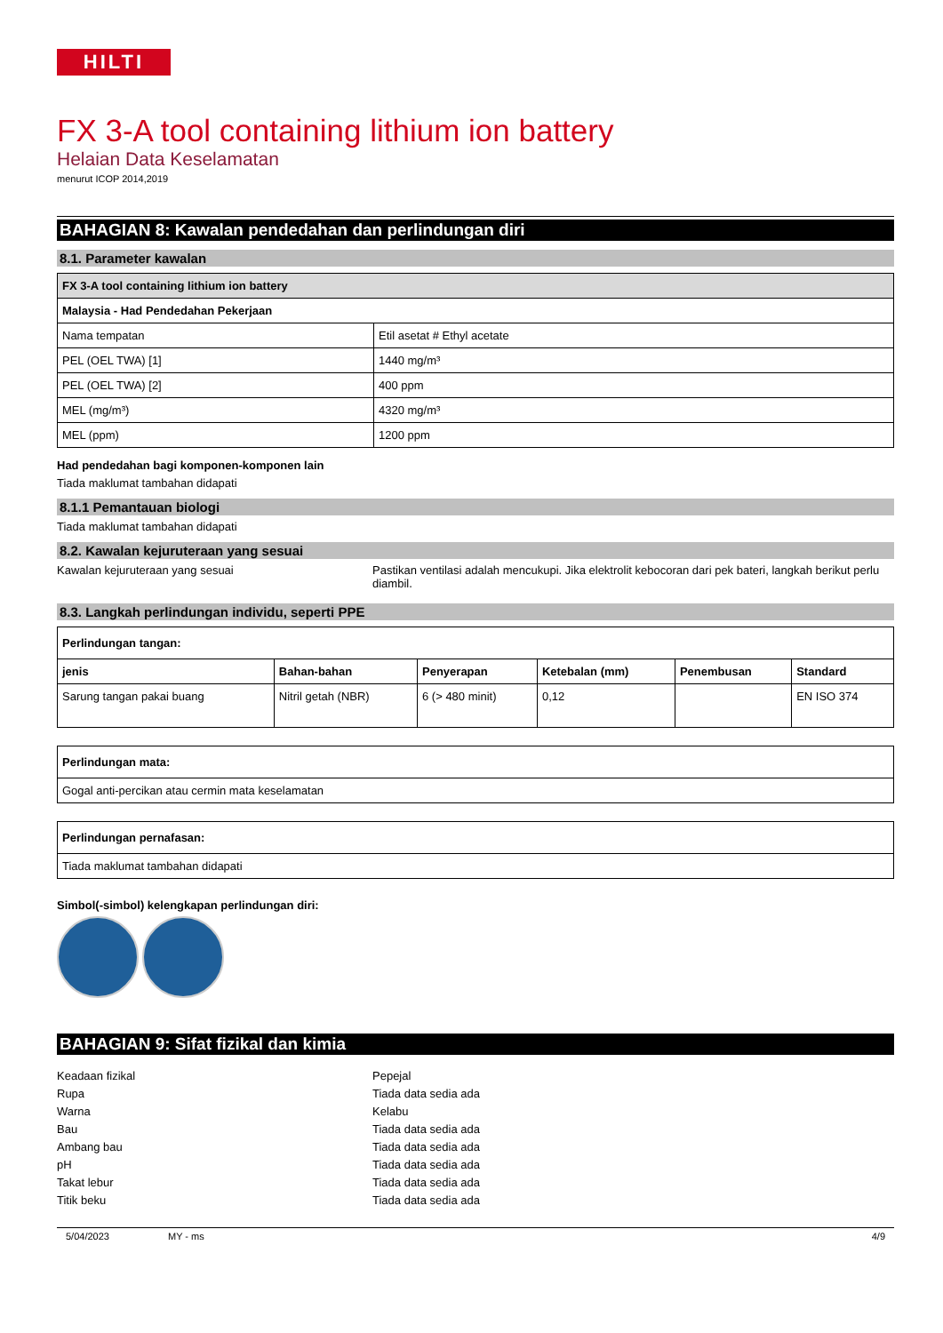HILTI
FX 3-A tool containing lithium ion battery
Helaian Data Keselamatan
menurut ICOP 2014,2019
BAHAGIAN 8: Kawalan pendedahan dan perlindungan diri
8.1. Parameter kawalan
| FX 3-A tool containing lithium ion battery | |
| --- | --- |
| Malaysia - Had Pendedahan Pekerjaan | |
| Nama tempatan | Etil asetat # Ethyl acetate |
| PEL (OEL TWA) [1] | 1440 mg/m³ |
| PEL (OEL TWA) [2] | 400 ppm |
| MEL (mg/m³) | 4320 mg/m³ |
| MEL (ppm) | 1200 ppm |
Had pendedahan bagi komponen-komponen lain
Tiada maklumat tambahan didapati
8.1.1 Pemantauan biologi
Tiada maklumat tambahan didapati
8.2. Kawalan kejuruteraan yang sesuai
Kawalan kejuruteraan yang sesuai Pastikan ventilasi adalah mencukupi. Jika elektrolit kebocoran dari pek bateri, langkah berikut perlu diambil.
8.3. Langkah perlindungan individu, seperti PPE
| Perlindungan tangan: | | | | | |
| --- | --- | --- | --- | --- | --- |
| jenis | Bahan-bahan | Penyerapan | Ketebalan (mm) | Penembusan | Standard |
| Sarung tangan pakai buang | Nitril getah (NBR) | 6 (> 480 minit) | 0,12 | | EN ISO 374 |
| Perlindungan mata: |
| --- |
| Gogal anti-percikan atau cermin mata keselamatan |
| Perlindungan pernafasan: |
| --- |
| Tiada maklumat tambahan didapati |
Simbol(-simbol) kelengkapan perlindungan diri:
BAHAGIAN 9: Sifat fizikal dan kimia
Keadaan fizikal Pepejal
Rupa Tiada data sedia ada
Warna Kelabu
Bau Tiada data sedia ada
Ambang bau Tiada data sedia ada
pH Tiada data sedia ada
Takat lebur Tiada data sedia ada
Titik beku Tiada data sedia ada
5/04/2023 MY - ms 4/9